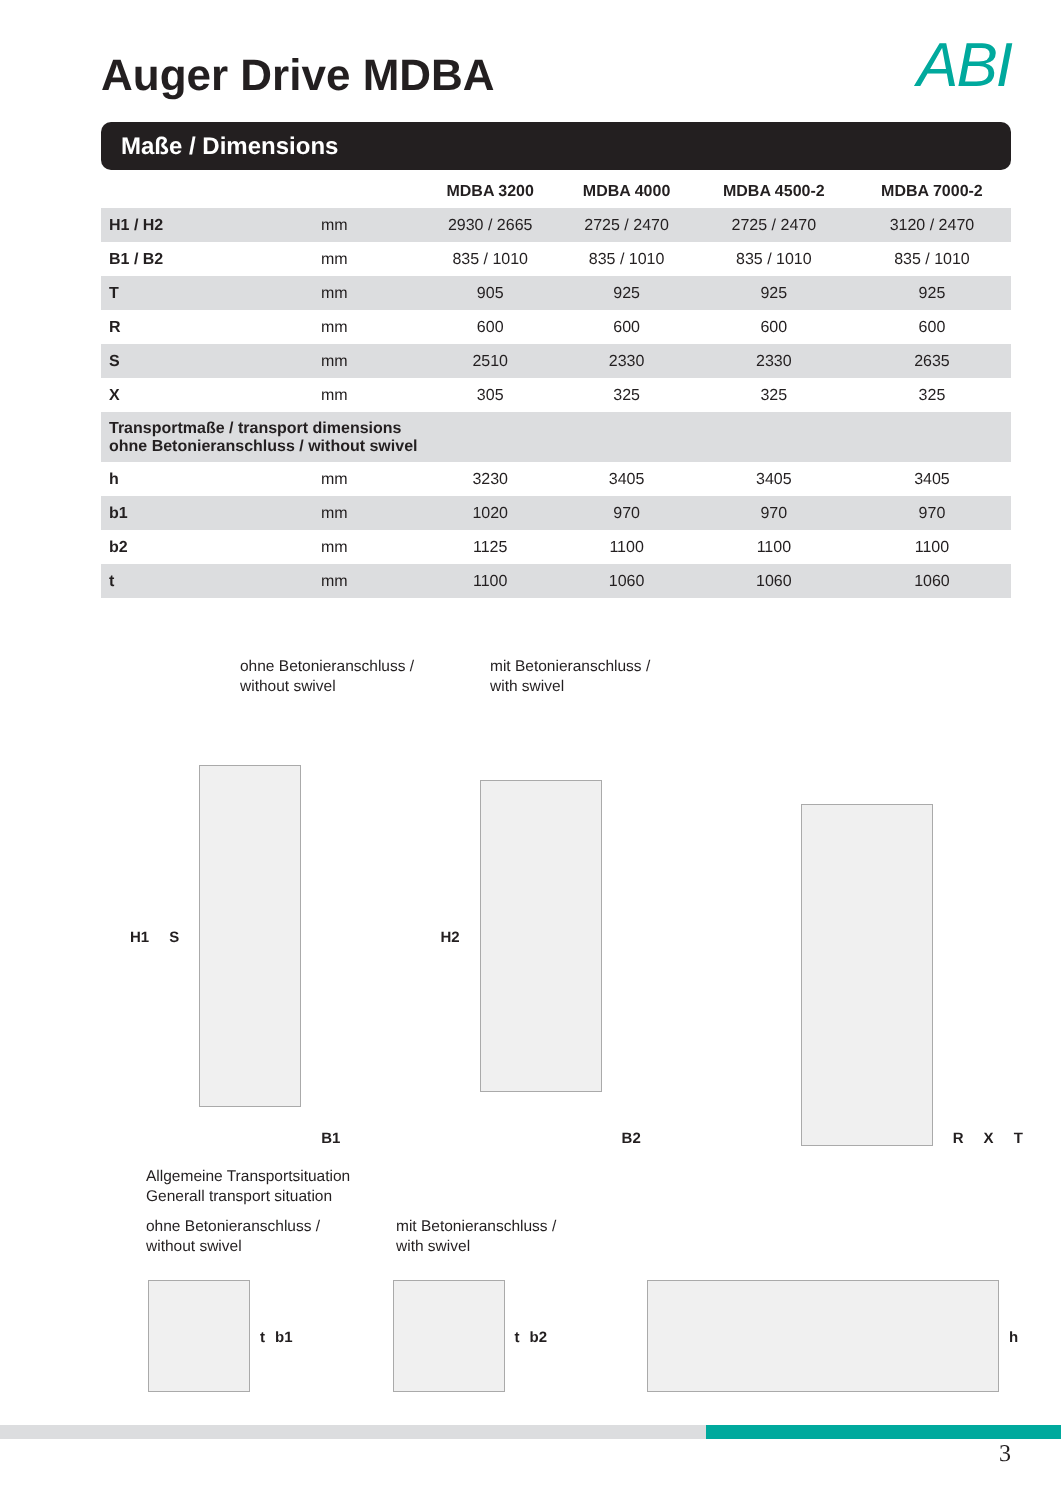Auger Drive MDBA
ABI
Maße / Dimensions
| | | MDBA 3200 | MDBA 4000 | MDBA 4500-2 | MDBA 7000-2 |
| --- | --- | --- | --- | --- | --- |
| H1 / H2 | mm | 2930 / 2665 | 2725 / 2470 | 2725 / 2470 | 3120 / 2470 |
| B1 / B2 | mm | 835 / 1010 | 835 / 1010 | 835 / 1010 | 835 / 1010 |
| T | mm | 905 | 925 | 925 | 925 |
| R | mm | 600 | 600 | 600 | 600 |
| S | mm | 2510 | 2330 | 2330 | 2635 |
| X | mm | 305 | 325 | 325 | 325 |
| Transportmaße / transport dimensions ohne Betonieranschluss / without swivel | | | | | |
| h | mm | 3230 | 3405 | 3405 | 3405 |
| b1 | mm | 1020 | 970 | 970 | 970 |
| b2 | mm | 1125 | 1100 | 1100 | 1100 |
| t | mm | 1100 | 1060 | 1060 | 1060 |
ohne Betonieranschluss /
without swivel
mit Betonieranschluss /
with swivel
H1 S B1 H2 B2 R X T
Allgemeine Transportsituation
Generall transport situation
ohne Betonieranschluss /
without swivel
mit Betonieranschluss /
with swivel
tb1
tb2
h
3